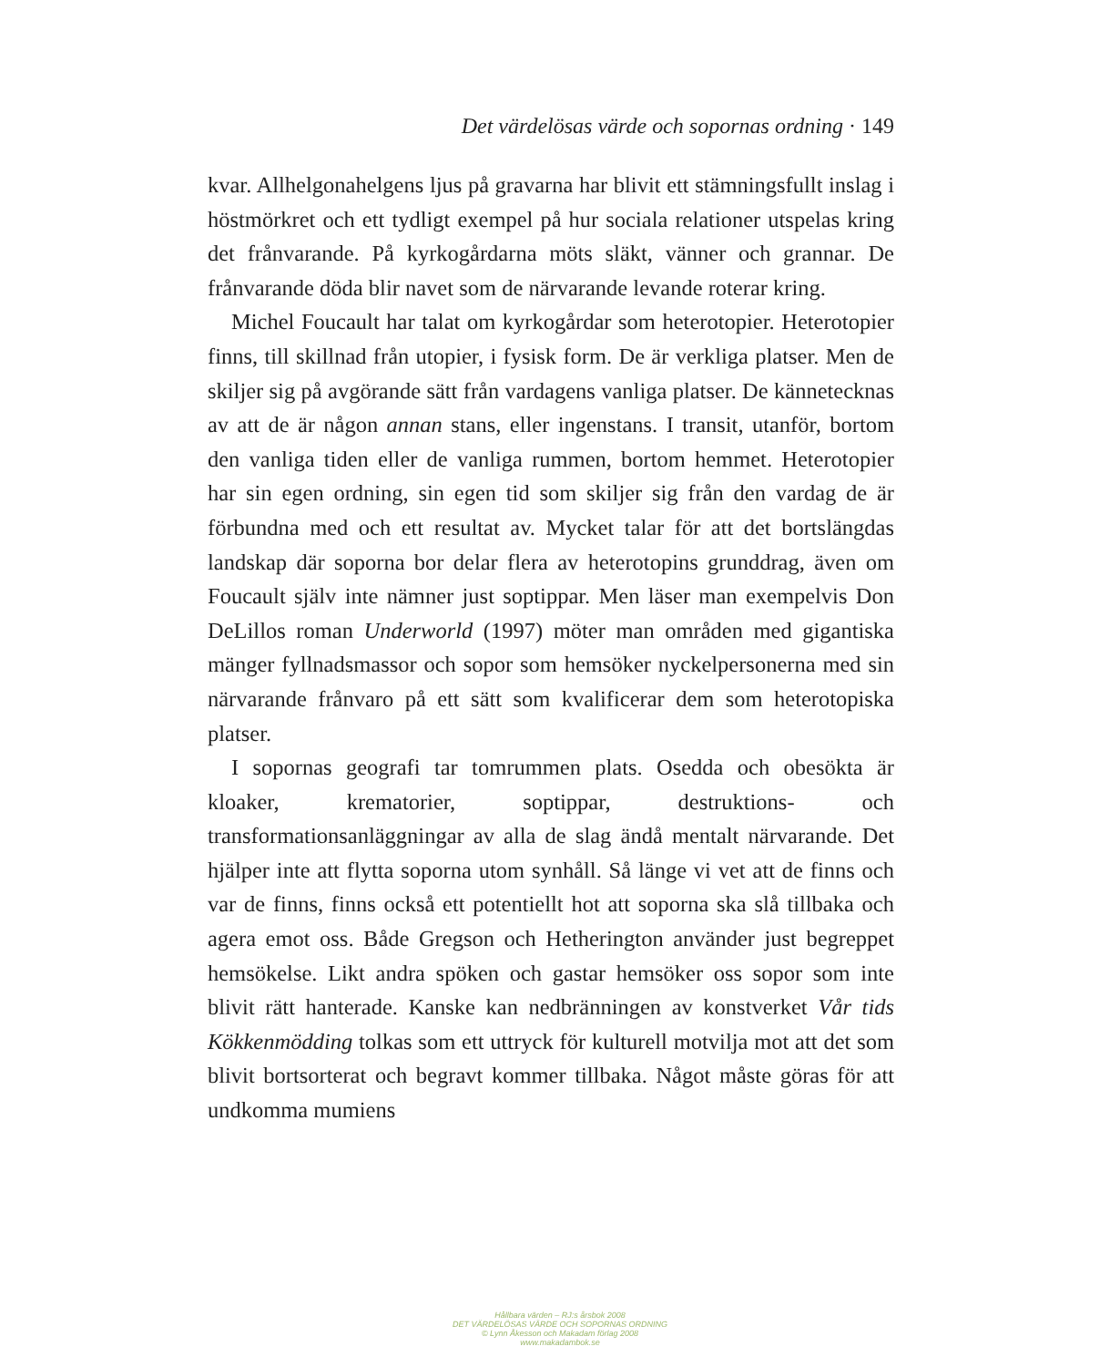Det värdelösas värde och sopornas ordning · 149
kvar. Allhelgonahelgens ljus på gravarna har blivit ett stämningsfullt inslag i höstmörkret och ett tydligt exempel på hur sociala relationer utspelas kring det frånvarande. På kyrkogårdarna möts släkt, vänner och grannar. De frånvarande döda blir navet som de närvarande levande roterar kring.
Michel Foucault har talat om kyrkogårdar som heterotopier. Heterotopier finns, till skillnad från utopier, i fysisk form. De är verkliga platser. Men de skiljer sig på avgörande sätt från vardagens vanliga platser. De kännetecknas av att de är någon annan stans, eller ingenstans. I transit, utanför, bortom den vanliga tiden eller de vanliga rummen, bortom hemmet. Heterotopier har sin egen ordning, sin egen tid som skiljer sig från den vardag de är förbundna med och ett resultat av. Mycket talar för att det bortslängdas landskap där soporna bor delar flera av heterotopins grunddrag, även om Foucault själv inte nämner just soptippar. Men läser man exempelvis Don DeLillos roman Underworld (1997) möter man områden med gigantiska mänger fyllnadsmassor och sopor som hemsöker nyckelpersonerna med sin närvarande frånvaro på ett sätt som kvalificerar dem som heterotopiska platser.
I sopornas geografi tar tomrummen plats. Osedda och obesökta är kloaker, krematorier, soptippar, destruktions- och transformationsanläggningar av alla de slag ändå mentalt närvarande. Det hjälper inte att flytta soporna utom synhåll. Så länge vi vet att de finns och var de finns, finns också ett potentiellt hot att soporna ska slå tillbaka och agera emot oss. Både Gregson och Hetherington använder just begreppet hemsökelse. Likt andra spöken och gastar hemsöker oss sopor som inte blivit rätt hanterade. Kanske kan nedbränningen av konstverket Vår tids Kökkenmödding tolkas som ett uttryck för kulturell motvilja mot att det som blivit bortsorterat och begravt kommer tillbaka. Något måste göras för att undkomma mumiens
Hållbara värden – RJ:s årsbok 2008
DET VÄRDELÖSAS VÄRDE OCH SOPORNAS ORDNING
© Lynn Åkesson och Makadam förlag 2008
www.makadambok.se